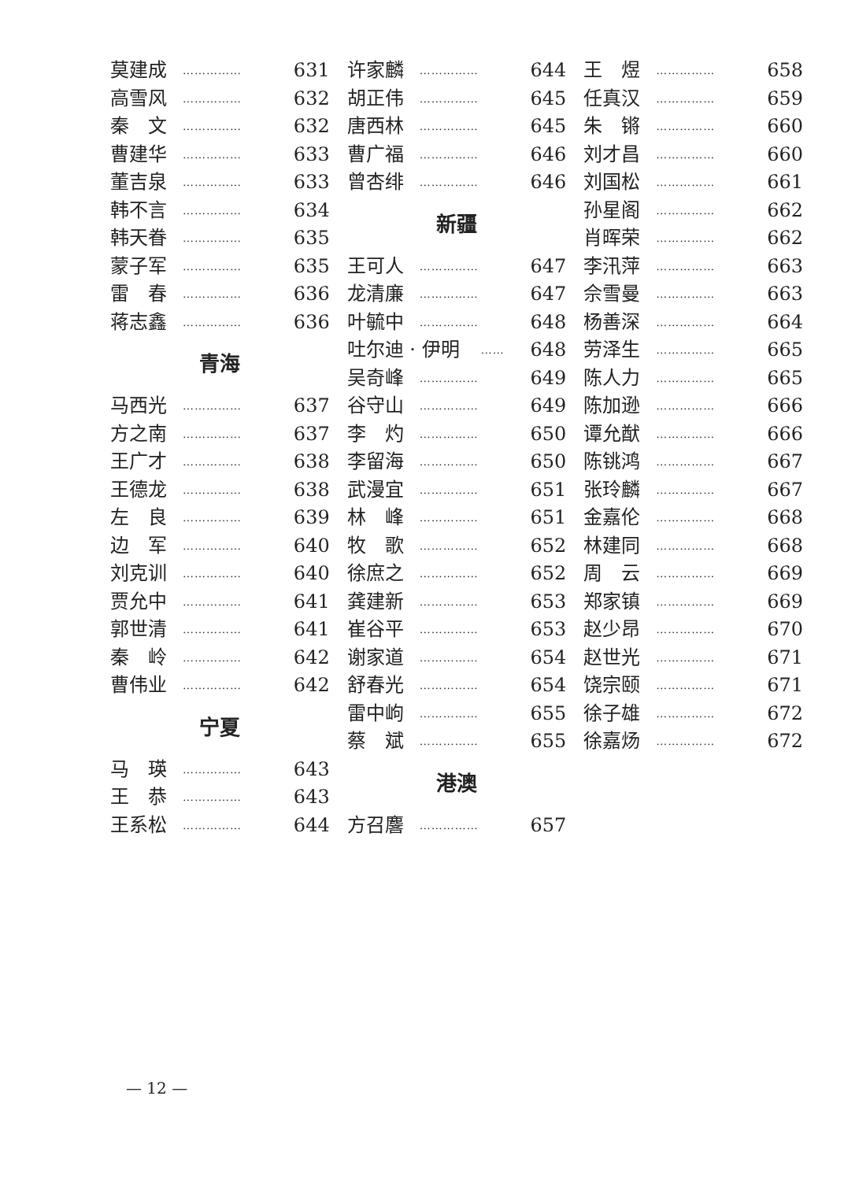莫建成 …………… 631
高雪风 …………… 632
秦　文 …………… 632
曹建华 …………… 633
董吉泉 …………… 633
韩不言 …………… 634
韩天眷 …………… 635
蒙子军 …………… 635
雷　春 …………… 636
蒋志鑫 …………… 636
青海
马西光 …………… 637
方之南 …………… 637
王广才 …………… 638
王德龙 …………… 638
左　良 …………… 639
边　军 …………… 640
刘克训 …………… 640
贾允中 …………… 641
郭世清 …………… 641
秦　岭 …………… 642
曹伟业 …………… 642
宁夏
马　瑛 …………… 643
王　恭 …………… 643
王系松 …………… 644
许家麟 …………… 644
胡正伟 …………… 645
唐西林 …………… 645
曹广福 …………… 646
曾杏绯 …………… 646
新疆
王可人 …………… 647
龙清廉 …………… 647
叶毓中 …………… 648
吐尔迪 · 伊明 …… 648
吴奇峰 …………… 649
谷守山 …………… 649
李　灼 …………… 650
李留海 …………… 650
武漫宜 …………… 651
林　峰 …………… 651
牧　歌 …………… 652
徐庶之 …………… 652
龚建新 …………… 653
崔谷平 …………… 653
谢家道 …………… 654
舒春光 …………… 654
雷中岣 …………… 655
蔡　斌 …………… 655
港澳
方召麐 …………… 657
王　煜 …………… 658
任真汉 …………… 659
朱　锵 …………… 660
刘才昌 …………… 660
刘国松 …………… 661
孙星阁 …………… 662
肖晖荣 …………… 662
李汛萍 …………… 663
佘雪曼 …………… 663
杨善深 …………… 664
劳泽生 …………… 665
陈人力 …………… 665
陈加逊 …………… 666
谭允猷 …………… 666
陈铫鸿 …………… 667
张玲麟 …………… 667
金嘉伦 …………… 668
林建同 …………… 668
周　云 …………… 669
郑家镇 …………… 669
赵少昂 …………… 670
赵世光 …………… 671
饶宗颐 …………… 671
徐子雄 …………… 672
徐嘉炀 …………… 672
— 12 —